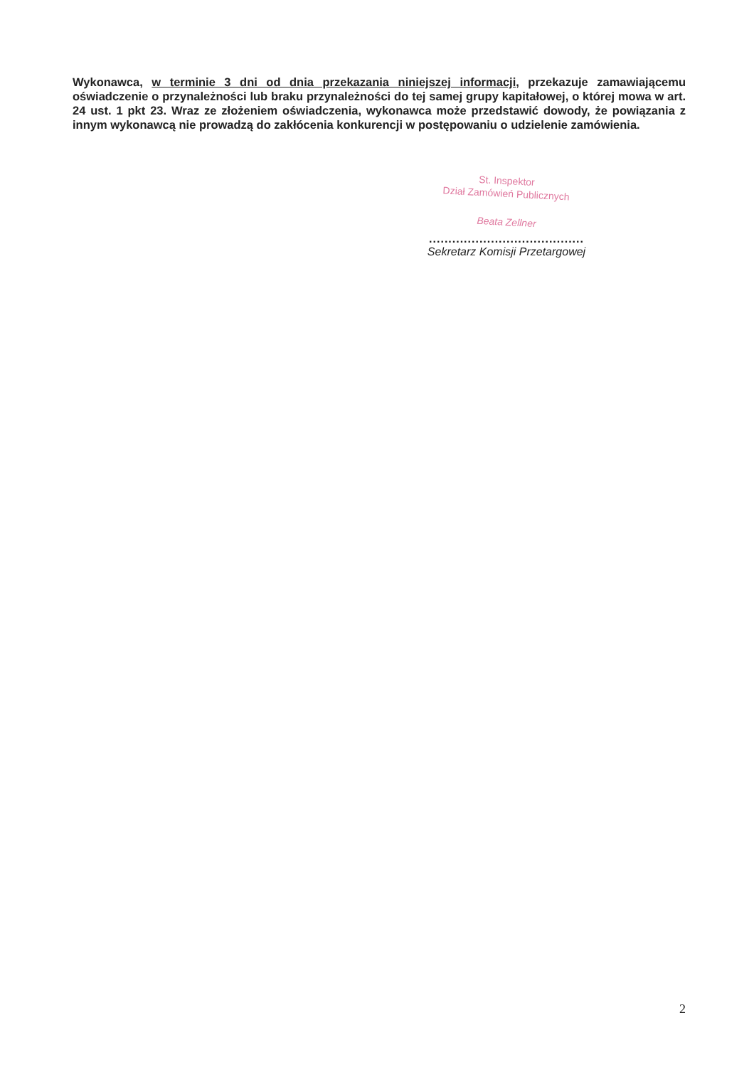Wykonawca, w terminie 3 dni od dnia przekazania niniejszej informacji, przekazuje zamawiającemu oświadczenie o przynależności lub braku przynależności do tej samej grupy kapitałowej, o której mowa w art. 24 ust. 1 pkt 23. Wraz ze złożeniem oświadczenia, wykonawca może przedstawić dowody, że powiązania z innym wykonawcą nie prowadzą do zakłócenia konkurencji w postępowaniu o udzielenie zamówienia.
St. Inspektor
Dział Zamówień Publicznych
Beata Zellner
........................................
Sekretarz Komisji Przetargowej
2